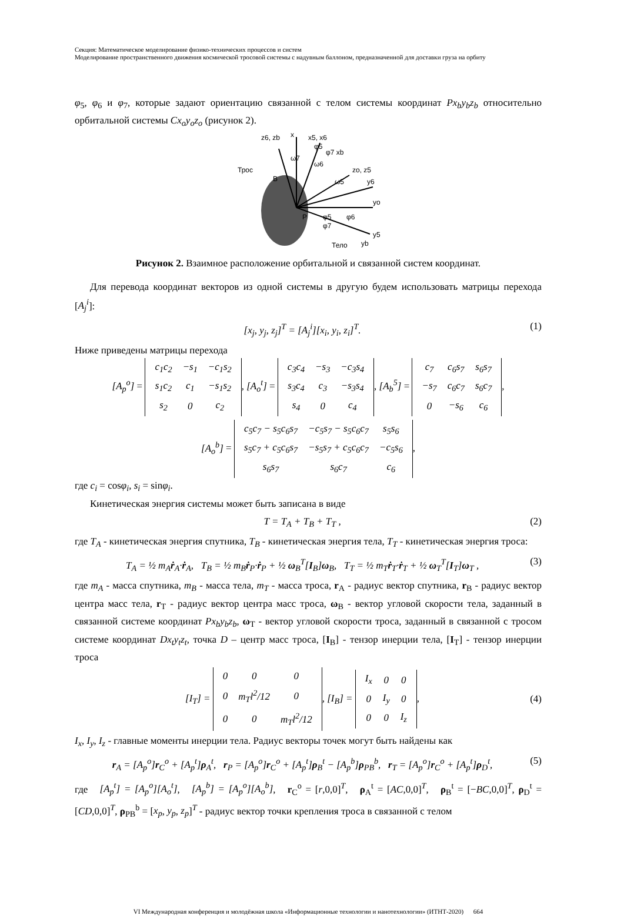Секция: Математическое моделирование физико-технических процессов и систем
Моделирование пространственного движения космической тросовой системы с надувным баллоном, предназначенной для доставки груза на орбиту
φ<sub>5</sub>, φ<sub>6</sub> и φ<sub>7</sub>, которые задают ориентацию связанной с телом системы координат Px<sub>b</sub>y<sub>b</sub>z<sub>b</sub> относительно орбитальной системы Cx<sub>o</sub>y<sub>o</sub>z<sub>o</sub> (рисунок 2).
x
x5, x6
z6, zb
Трос
B
zo, z5
y6
yo
y5
yb
Тело
P
ω7
ω6
ω5
φ5
φ7 xb
φ5
φ6
φ7
Рисунок 2. Взаимное расположение орбитальной и связанной систем координат.
Для перевода координат векторов из одной системы в другую будем использовать матрицы перехода [A<sub>j</sub><sup>i</sup>]:
[x<sub>j</sub>, y<sub>j</sub>, z<sub>j</sub>]<sup>T</sup> = [A<sub>j</sub><sup>i</sup>][x<sub>i</sub>, y<sub>i</sub>, z<sub>i</sub>]<sup>T</sup>. (1)
Ниже приведены матрицы перехода
[A<sub>p</sub><sup>o</sup>] =
| c<sub>1</sub>c<sub>2</sub> | −s<sub>1</sub> | −c<sub>1</sub>s<sub>2</sub> |
| s<sub>1</sub>c<sub>2</sub> | c<sub>1</sub> | −s<sub>1</sub>s<sub>2</sub> |
| s<sub>2</sub> | 0 | c<sub>2</sub> |
, [A<sub>o</sub><sup>t</sup>] =
| c<sub>3</sub>c<sub>4</sub> | −s<sub>3</sub> | −c<sub>3</sub>s<sub>4</sub> |
| s<sub>3</sub>c<sub>4</sub> | c<sub>3</sub> | −s<sub>3</sub>s<sub>4</sub> |
| s<sub>4</sub> | 0 | c<sub>4</sub> |
, [A<sub>b</sub><sup>5</sup>] =
| c<sub>7</sub> | c<sub>6</sub>s<sub>7</sub> | s<sub>6</sub>s<sub>7</sub> |
| −s<sub>7</sub> | c<sub>6</sub>c<sub>7</sub> | s<sub>6</sub>c<sub>7</sub> |
| 0 | −s<sub>6</sub> | c<sub>6</sub> |
,
[A<sub>o</sub><sup>b</sup>] =
| c<sub>5</sub>c<sub>7</sub> − s<sub>5</sub>c<sub>6</sub>s<sub>7</sub> | −c<sub>5</sub>s<sub>7</sub> − s<sub>5</sub>c<sub>6</sub>c<sub>7</sub> | s<sub>5</sub>s<sub>6</sub> |
| s<sub>5</sub>c<sub>7</sub> + c<sub>5</sub>c<sub>6</sub>s<sub>7</sub> | −s<sub>5</sub>s<sub>7</sub> + c<sub>5</sub>c<sub>6</sub>c<sub>7</sub> | −c<sub>5</sub>s<sub>6</sub> |
| s<sub>6</sub>s<sub>7</sub> | s<sub>6</sub>c<sub>7</sub> | c<sub>6</sub> |
,
где c<sub>i</sub> = cosφ<sub>i</sub>, s<sub>i</sub> = sinφ<sub>i</sub>.
Кинетическая энергия системы может быть записана в виде
T = T<sub>A</sub> + T<sub>B</sub> + T<sub>T</sub> , (2)
где T<sub>A</sub> - кинетическая энергия спутника, T<sub>B</sub> - кинетическая энергия тела, T<sub>T</sub> - кинетическая энергия троса:
T<sub>A</sub> = ½ m<sub>A</sub>ṙ<sub>A</sub>·ṙ<sub>A</sub>, T<sub>B</sub> = ½ m<sub>B</sub>ṙ<sub>P</sub>·ṙ<sub>P</sub> + ½ ω<sub>B</sub><sup>T</sup>[I<sub>B</sub>]ω<sub>B</sub>, T<sub>T</sub> = ½ m<sub>T</sub>ṙ<sub>T</sub>·ṙ<sub>T</sub> + ½ ω<sub>T</sub><sup>T</sup>[I<sub>T</sub>]ω<sub>T</sub> , (3)
где m<sub>A</sub> - масса спутника, m<sub>B</sub> - масса тела, m<sub>T</sub> - масса троса, r<sub>A</sub> - радиус вектор спутника, r<sub>B</sub> - радиус вектор центра масс тела, r<sub>T</sub> - радиус вектор центра масс троса, ω<sub>B</sub> - вектор угловой скорости тела, заданный в связанной системе координат Px<sub>b</sub>y<sub>b</sub>z<sub>b</sub>, ω<sub>T</sub> - вектор угловой скорости троса, заданный в связанной с тросом системе координат Dx<sub>t</sub>y<sub>t</sub>z<sub>t</sub>, точка D – центр масс троса, [I<sub>B</sub>] - тензор инерции тела, [I<sub>T</sub>] - тензор инерции троса
[I<sub>T</sub>] =
| 0 | 0 | 0 |
| 0 | m<sub>T</sub>l<sup>2</sup>/12 | 0 |
| 0 | 0 | m<sub>T</sub>l<sup>2</sup>/12 |
, [I<sub>B</sub>] =
| I<sub>x</sub> | 0 | 0 |
| 0 | I<sub>y</sub> | 0 |
| 0 | 0 | I<sub>z</sub> |
, (4)
I<sub>x</sub>, I<sub>y</sub>, I<sub>z</sub> - главные моменты инерции тела. Радиус векторы точек могут быть найдены как
r<sub>A</sub> = [A<sub>p</sub><sup>o</sup>]r<sub>C</sub><sup>o</sup> + [A<sub>p</sub><sup>t</sup>]ρ<sub>A</sub><sup>t</sup>, r<sub>P</sub> = [A<sub>p</sub><sup>o</sup>]r<sub>C</sub><sup>o</sup> + [A<sub>p</sub><sup>t</sup>]ρ<sub>B</sub><sup>t</sup> − [A<sub>p</sub><sup>b</sup>]ρ<sub>PB</sub><sup>b</sup>, r<sub>T</sub> = [A<sub>p</sub><sup>o</sup>]r<sub>C</sub><sup>o</sup> + [A<sub>p</sub><sup>t</sup>]ρ<sub>D</sub><sup>t</sup>, (5)
где [A<sub>p</sub><sup>t</sup>] = [A<sub>p</sub><sup>o</sup>][A<sub>o</sub><sup>t</sup>], [A<sub>p</sub><sup>b</sup>] = [A<sub>p</sub><sup>o</sup>][A<sub>o</sub><sup>b</sup>], r<sub>C</sub><sup>o</sup> = [r,0,0]<sup>T</sup>, ρ<sub>A</sub><sup>t</sup> = [AC,0,0]<sup>T</sup>, ρ<sub>B</sub><sup>t</sup> = [−BC,0,0]<sup>T</sup>, ρ<sub>D</sub><sup>t</sup> = [CD,0,0]<sup>T</sup>, ρ<sub>PB</sub><sup>b</sup> = [x<sub>p</sub>, y<sub>p</sub>, z<sub>p</sub>]<sup>T</sup> - радиус вектор точки крепления троса в связанной с телом
VI Международная конференция и молодёжная школа «Информационные технологии и нанотехнологии» (ИТНТ-2020) 664